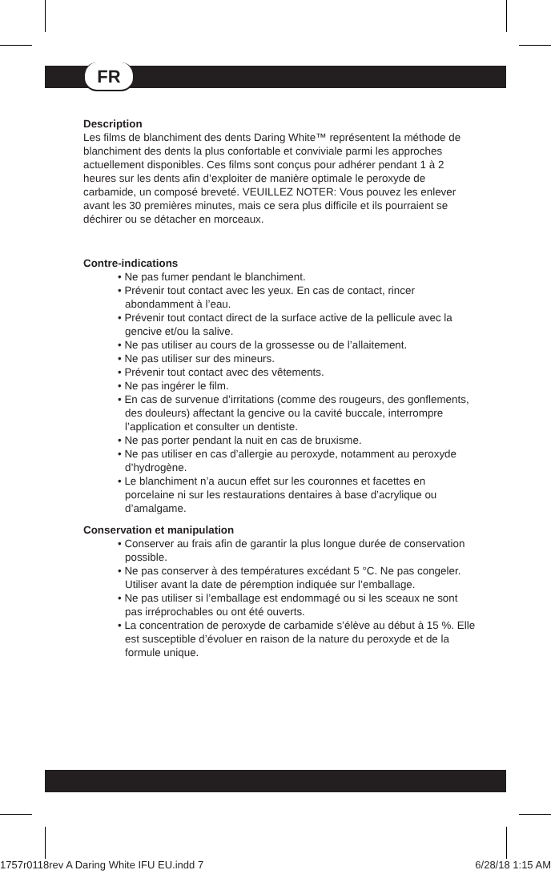FR
Description
Les films de blanchiment des dents Daring White™ représentent la méthode de blanchiment des dents la plus confortable et conviviale parmi les approches actuellement disponibles. Ces films sont conçus pour adhérer pendant 1 à 2 heures sur les dents afin d’exploiter de manière optimale le peroxyde de carbamide, un composé breveté. VEUILLEZ NOTER: Vous pouvez les enlever avant les 30 premières minutes, mais ce sera plus difficile et ils pourraient se déchirer ou se détacher en morceaux.
Contre-indications
• Ne pas fumer pendant le blanchiment.
• Prévenir tout contact avec les yeux. En cas de contact, rincer abondamment à l’eau.
• Prévenir tout contact direct de la surface active de la pellicule avec la gencive et/ou la salive.
• Ne pas utiliser au cours de la grossesse ou de l’allaitement.
• Ne pas utiliser sur des mineurs.
• Prévenir tout contact avec des vêtements.
• Ne pas ingérer le film.
• En cas de survenue d’irritations (comme des rougeurs, des gonflements, des douleurs) affectant la gencive ou la cavité buccale, interrompre l’application et consulter un dentiste.
• Ne pas porter pendant la nuit en cas de bruxisme.
• Ne pas utiliser en cas d’allergie au peroxyde, notamment au peroxyde d’hydrogène.
• Le blanchiment n’a aucun effet sur les couronnes et facettes en porcelaine ni sur les restaurations dentaires à base d’acrylique ou d’amalgame.
Conservation et manipulation
• Conserver au frais afin de garantir la plus longue durée de conservation possible.
• Ne pas conserver à des températures excédant 5 °C. Ne pas congeler. Utiliser avant la date de péremption indiquée sur l’emballage.
• Ne pas utiliser si l’emballage est endommagé ou si les sceaux ne sont pas irréprochables ou ont été ouverts.
• La concentration de peroxyde de carbamide s’élève au début à 15 %. Elle est susceptible d’évoluer en raison de la nature du peroxyde et de la formule unique.
1757r0118rev A Daring White IFU EU.indd 7 6/28/18 1:15 AM